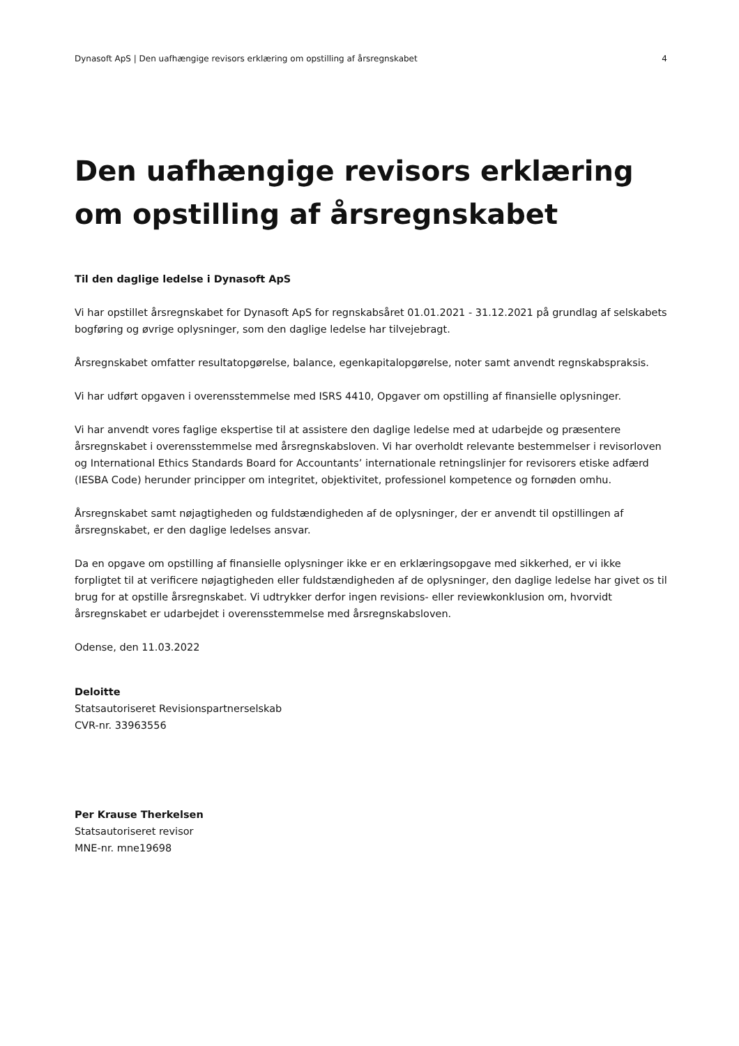Dynasoft ApS | Den uafhængige revisors erklæring om opstilling af årsregnskabet 4
Den uafhængige revisors erklæring om opstilling af årsregnskabet
Til den daglige ledelse i Dynasoft ApS
Vi har opstillet årsregnskabet for Dynasoft ApS for regnskabsåret 01.01.2021 - 31.12.2021 på grundlag af selskabets bogføring og øvrige oplysninger, som den daglige ledelse har tilvejebragt.
Årsregnskabet omfatter resultatopgørelse, balance, egenkapitalopgørelse, noter samt anvendt regnskabspraksis.
Vi har udført opgaven i overensstemmelse med ISRS 4410, Opgaver om opstilling af finansielle oplysninger.
Vi har anvendt vores faglige ekspertise til at assistere den daglige ledelse med at udarbejde og præsentere årsregnskabet i overensstemmelse med årsregnskabsloven. Vi har overholdt relevante bestemmelser i revisorloven og International Ethics Standards Board for Accountants’ internationale retningslinjer for revisorers etiske adfærd (IESBA Code) herunder principper om integritet, objektivitet, professionel kompetence og fornøden omhu.
Årsregnskabet samt nøjagtigheden og fuldstændigheden af de oplysninger, der er anvendt til opstillingen af årsregnskabet, er den daglige ledelses ansvar.
Da en opgave om opstilling af finansielle oplysninger ikke er en erklæringsopgave med sikkerhed, er vi ikke forpligtet til at verificere nøjagtigheden eller fuldstændigheden af de oplysninger, den daglige ledelse har givet os til brug for at opstille årsregnskabet. Vi udtrykker derfor ingen revisions- eller reviewkonklusion om, hvorvidt årsregnskabet er udarbejdet i overensstemmelse med årsregnskabsloven.
Odense, den 11.03.2022
Deloitte
Statsautoriseret Revisionspartnerselskab
CVR-nr. 33963556
Per Krause Therkelsen
Statsautoriseret revisor
MNE-nr. mne19698